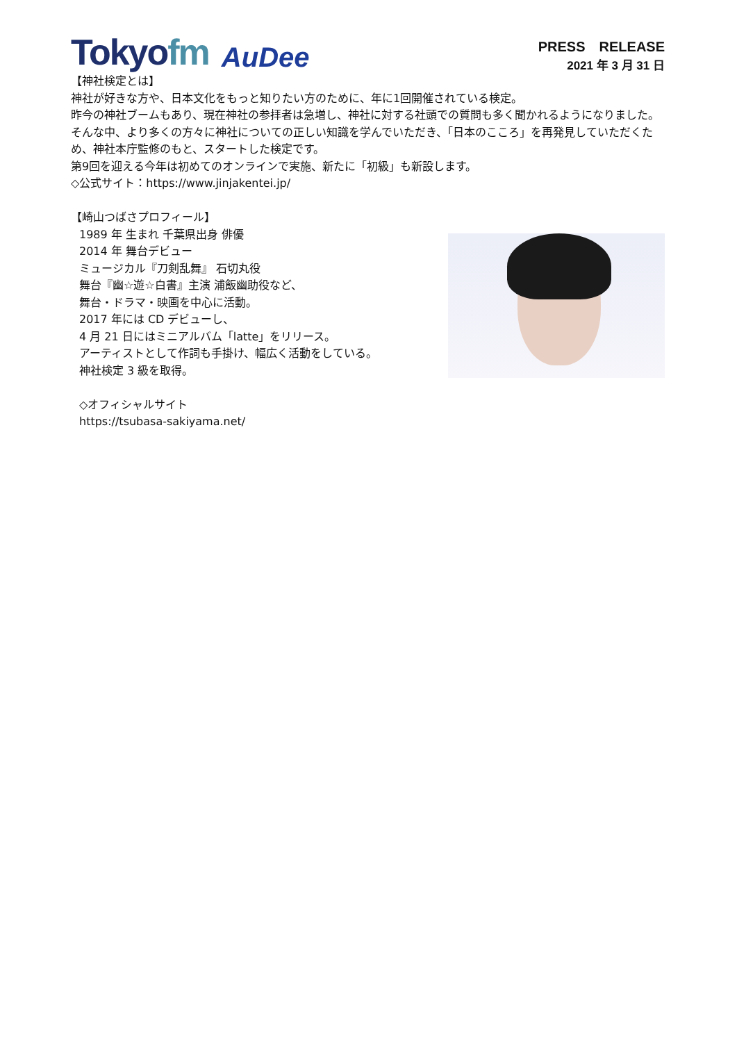Tokyofm
AuDee
PRESS　RELEASE
2021 年 3 月 31 日
【神社検定とは】
神社が好きな方や、日本文化をもっと知りたい方のために、年に1回開催されている検定。
昨今の神社ブームもあり、現在神社の参拝者は急増し、神社に対する社頭での質問も多く聞かれるようになりました。そんな中、より多くの方々に神社についての正しい知識を学んでいただき、「日本のこころ」を再発見していただくため、神社本庁監修のもと、スタートした検定です。
第9回を迎える今年は初めてのオンラインで実施、新たに「初級」も新設します。
◇公式サイト：https://www.jinjakentei.jp/
【崎山つばさプロフィール】
1989 年 生まれ 千葉県出身 俳優
2014 年 舞台デビュー
ミュージカル『刀剣乱舞』 石切丸役
舞台『幽☆遊☆白書』主演 浦飯幽助役など、
舞台・ドラマ・映画を中心に活動。
2017 年には CD デビューし、
4 月 21 日にはミニアルバム「latte」をリリース。
アーティストとして作詞も手掛け、幅広く活動をしている。
神社検定 3 級を取得。
◇オフィシャルサイト
https://tsubasa-sakiyama.net/